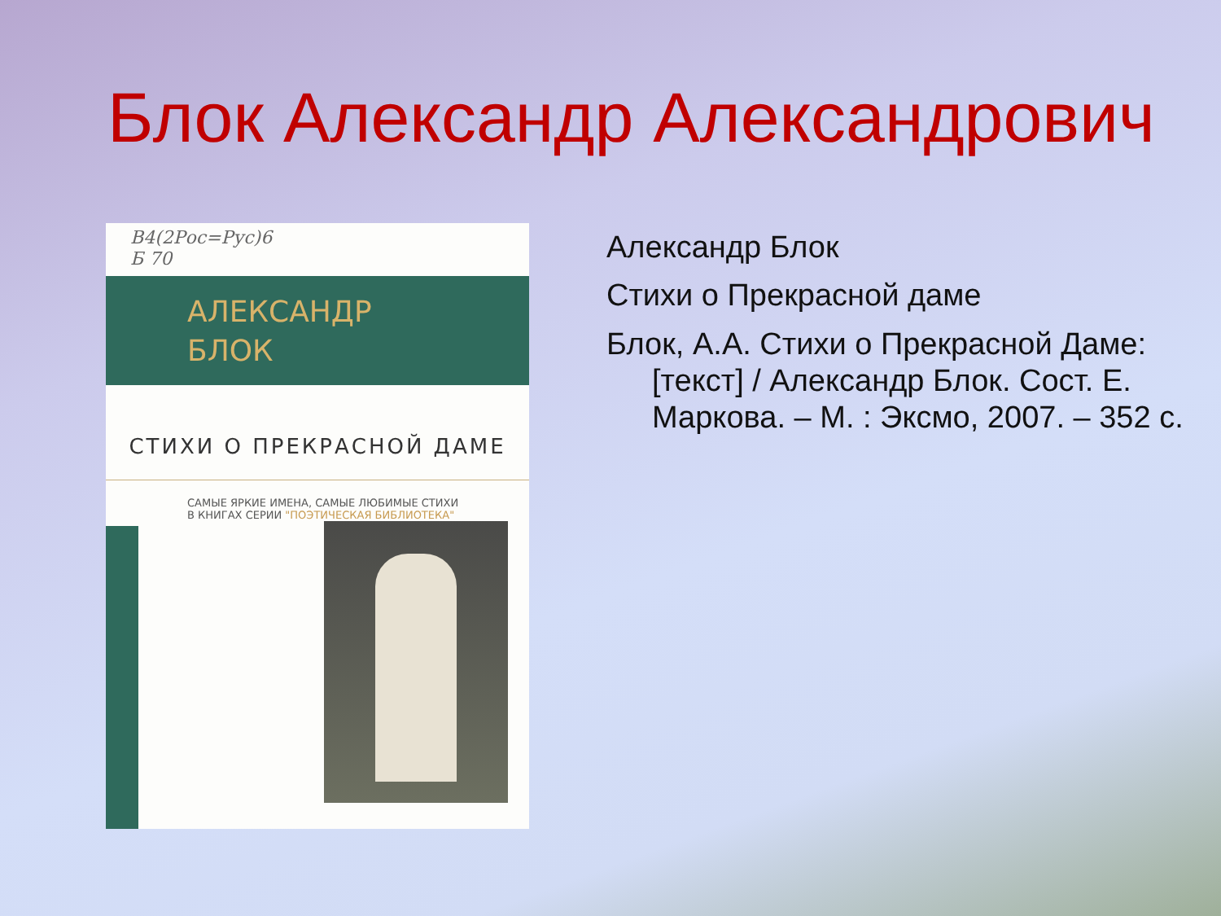Блок Александр Александрович
В4(2Рос=Рус)6
Б 70
АЛЕКСАНДР
БЛОК
СТИХИ О ПРЕКРАСНОЙ ДАМЕ
САМЫЕ ЯРКИЕ ИМЕНА, САМЫЕ ЛЮБИМЫЕ СТИХИ
В КНИГАХ СЕРИИ "ПОЭТИЧЕСКАЯ БИБЛИОТЕКА"
Александр Блок
Стихи о Прекрасной даме
Блок, А.А. Стихи о Прекрасной Даме: [текст] / Александр Блок. Сост. Е. Маркова. – М. : Эксмо, 2007. – 352 с.